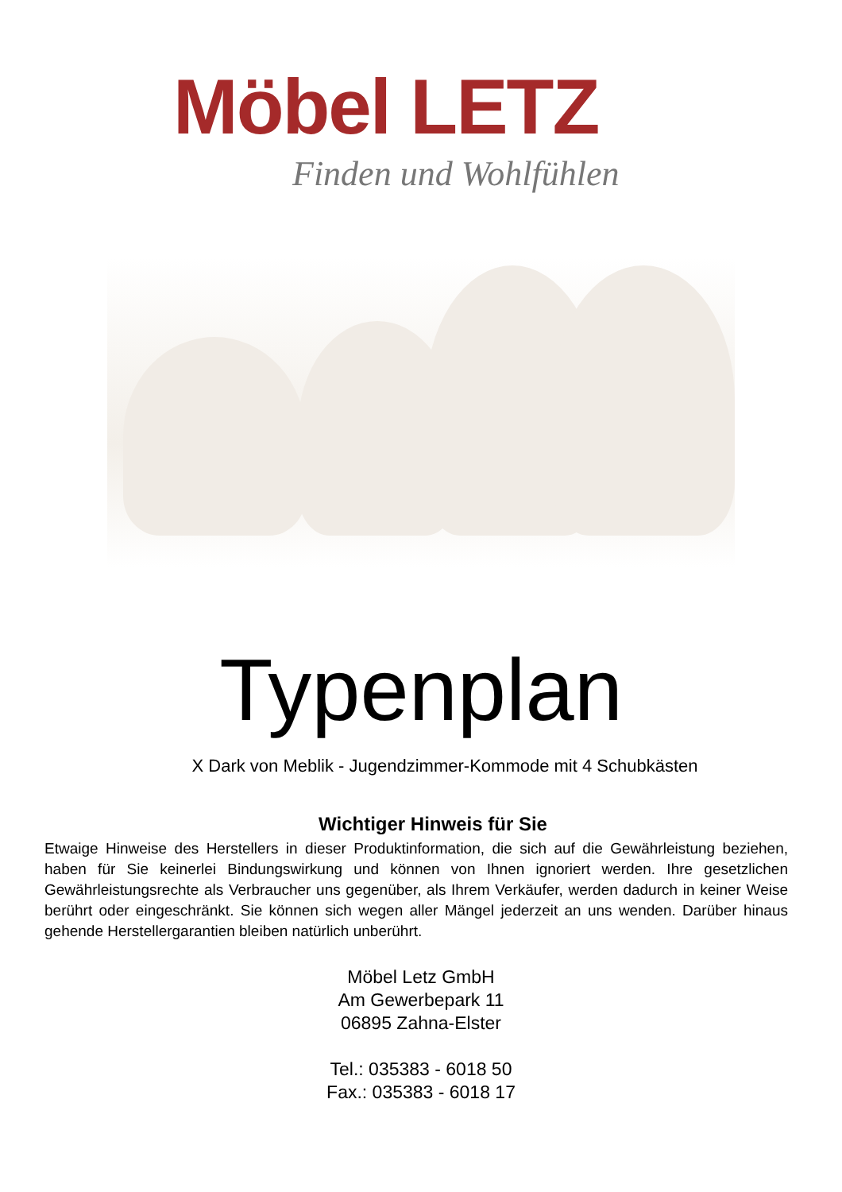Möbel LETZ
Finden und Wohlfühlen
Typenplan
X Dark von Meblik - Jugendzimmer-Kommode mit 4 Schubkästen
Wichtiger Hinweis für Sie
Etwaige Hinweise des Herstellers in dieser Produktinformation, die sich auf die Gewährleistung beziehen, haben für Sie keinerlei Bindungswirkung und können von Ihnen ignoriert werden. Ihre gesetzlichen Gewährleistungsrechte als Verbraucher uns gegenüber, als Ihrem Verkäufer, werden dadurch in keiner Weise berührt oder eingeschränkt. Sie können sich wegen aller Mängel jederzeit an uns wenden. Darüber hinaus gehende Herstellergarantien bleiben natürlich unberührt.
Möbel Letz GmbH
Am Gewerbepark 11
06895 Zahna-Elster
Tel.: 035383 - 6018 50
Fax.: 035383 - 6018 17